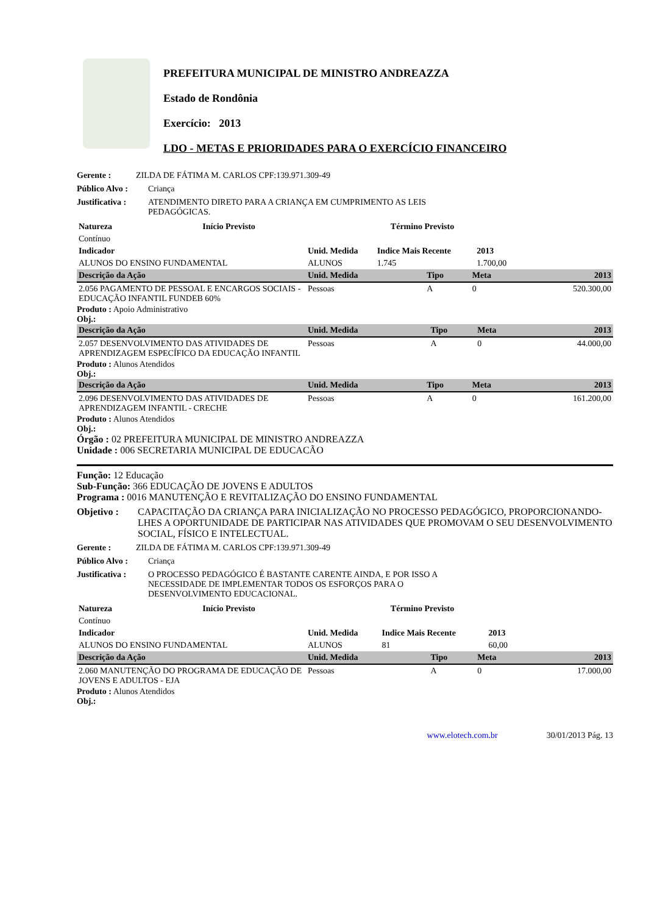PREFEITURA MUNICIPAL DE MINISTRO ANDREAZZA
Estado de Rondônia
Exercício: 2013
LDO - METAS E PRIORIDADES PARA O EXERCÍCIO FINANCEIRO
Gerente : ZILDA DE FÁTIMA M. CARLOS CPF:139.971.309-49
Público Alvo : Criança
Justificativa : ATENDIMENTO DIRETO PARA A CRIANÇA EM CUMPRIMENTO AS LEIS PEDAGÓGICAS.
| Natureza | Início Previsto | Término Previsto |
| Contínuo | | |
| Indicador | Unid. Medida | Indice Mais Recente | 2013 | |
| ALUNOS DO ENSINO FUNDAMENTAL | ALUNOS | 1.745 | 1.700,00 | |
| Descrição da Ação | Unid. Medida | Tipo | Meta | 2013 |
| --- | --- | --- | --- | --- |
| 2.056 PAGAMENTO DE PESSOAL E ENCARGOS SOCIAIS - EDUCAÇÃO INFANTIL FUNDEB 60% | Pessoas | A | 0 | 520.300,00 |
Produto : Apoio Administrativo
Obj.:
| Descrição da Ação | Unid. Medida | Tipo | Meta | 2013 |
| --- | --- | --- | --- | --- |
| 2.057 DESENVOLVIMENTO DAS ATIVIDADES DE APRENDIZAGEM ESPECÍFICO DA EDUCAÇÃO INFANTIL | Pessoas | A | 0 | 44.000,00 |
Produto : Alunos Atendidos
Obj.:
| Descrição da Ação | Unid. Medida | Tipo | Meta | 2013 |
| --- | --- | --- | --- | --- |
| 2.096 DESENVOLVIMENTO DAS ATIVIDADES DE APRENDIZAGEM INFANTIL - CRECHE | Pessoas | A | 0 | 161.200,00 |
Produto : Alunos Atendidos
Obj.:
Órgão : 02 PREFEITURA MUNICIPAL DE MINISTRO ANDREAZZA
Unidade : 006 SECRETARIA MUNICIPAL DE EDUCACÃO
Função: 12 Educação
Sub-Função: 366 EDUCAÇÃO DE JOVENS E ADULTOS
Programa : 0016 MANUTENÇÃO E REVITALIZAÇÃO DO ENSINO FUNDAMENTAL
Objetivo : CAPACITAÇÃO DA CRIANÇA PARA INICIALIZAÇÃO NO PROCESSO PEDAGÓGICO, PROPORCIONANDO-LHES A OPORTUNIDADE DE PARTICIPAR NAS ATIVIDADES QUE PROMOVAM O SEU DESENVOLVIMENTO SOCIAL, FÍSICO E INTELECTUAL.
Gerente : ZILDA DE FÁTIMA M. CARLOS CPF:139.971.309-49
Público Alvo : Criança
Justificativa : O PROCESSO PEDAGÓGICO É BASTANTE CARENTE AINDA, E POR ISSO A NECESSIDADE DE IMPLEMENTAR TODOS OS ESFORÇOS PARA O DESENVOLVIMENTO EDUCACIONAL.
| Natureza | Início Previsto | Término Previsto |
| Contínuo | | |
| Indicador | Unid. Medida | Indice Mais Recente | 2013 | |
| ALUNOS DO ENSINO FUNDAMENTAL | ALUNOS | 81 | 60,00 | |
| Descrição da Ação | Unid. Medida | Tipo | Meta | 2013 |
| --- | --- | --- | --- | --- |
| 2.060 MANUTENÇÃO DO PROGRAMA DE EDUCAÇÃO DE JOVENS E ADULTOS - EJA | Pessoas | A | 0 | 17.000,00 |
Produto : Alunos Atendidos
Obj.:
www.elotech.com.br 30/01/2013 Pág. 13